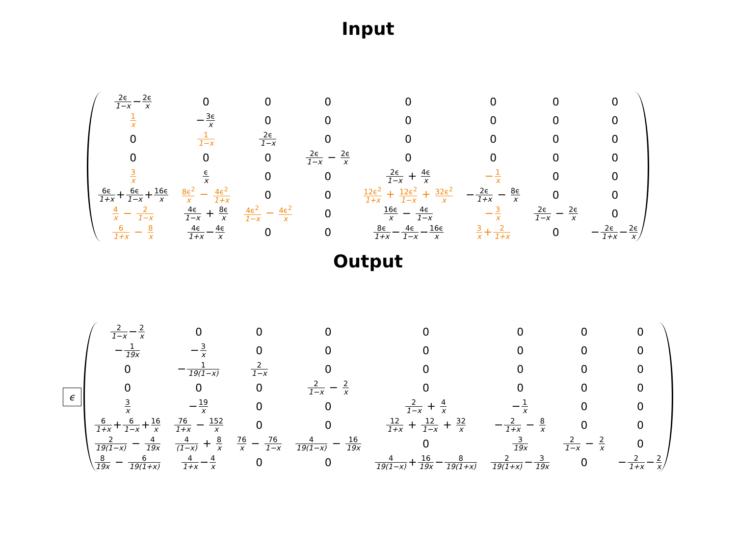Input
| 2ϵ 1−x − 2ϵ x | 0 | 0 | 0 | 0 | 0 | 0 | 0 |
| 1 x | − 3ϵ x | 0 | 0 | 0 | 0 | 0 | 0 |
| 0 | 1 1−x | 2ϵ 1−x | 0 | 0 | 0 | 0 | 0 |
| 0 | 0 | 0 | 2ϵ 1−x − 2ϵ x | 0 | 0 | 0 | 0 |
| 3 x | ϵ x | 0 | 0 | 2ϵ 1−x + 4ϵ x | − 1 x | 0 | 0 |
| 6ϵ 1+x + 6ϵ 1−x + 16ϵ x | 8ϵ<sup>2</sup> x − 4ϵ<sup>2</sup> 1+x | 0 | 0 | 12ϵ<sup>2</sup> 1+x + 12ϵ<sup>2</sup> 1−x + 32ϵ<sup>2</sup> x | − 2ϵ 1+x − 8ϵ x | 0 | 0 |
| 4 x − 2 1−x | 4ϵ 1−x + 8ϵ x | 4ϵ<sup>2</sup> 1−x − 4ϵ<sup>2</sup> x | 0 | 16ϵ x − 4ϵ 1−x | − 3 x | 2ϵ 1−x − 2ϵ x | 0 |
| 6 1+x − 8 x | 4ϵ 1+x − 4ϵ x | 0 | 0 | 8ϵ 1+x − 4ϵ 1−x − 16ϵ x | 3 x + 2 1+x | 0 | − 2ϵ 1+x − 2ϵ x |
Output
ϵ
| 2 1−x − 2 x | 0 | 0 | 0 | 0 | 0 | 0 | 0 |
| − 1 19x | − 3 x | 0 | 0 | 0 | 0 | 0 | 0 |
| 0 | − 1 19(1−x) | 2 1−x | 0 | 0 | 0 | 0 | 0 |
| 0 | 0 | 0 | 2 1−x − 2 x | 0 | 0 | 0 | 0 |
| 3 x | − 19 x | 0 | 0 | 2 1−x + 4 x | − 1 x | 0 | 0 |
| 6 1+x + 6 1−x + 16 x | 76 1+x − 152 x | 0 | 0 | 12 1+x + 12 1−x + 32 x | − 2 1+x − 8 x | 0 | 0 |
| 2 19(1−x) − 4 19x | 4 (1−x) + 8 x | 76 x − 76 1−x | 4 19(1−x) − 16 19x | 0 | 3 19x | 2 1−x − 2 x | 0 |
| 8 19x − 6 19(1+x) | 4 1+x − 4 x | 0 | 0 | 4 19(1−x) + 16 19x − 8 19(1+x) | 2 19(1+x) − 3 19x | 0 | − 2 1+x − 2 x |